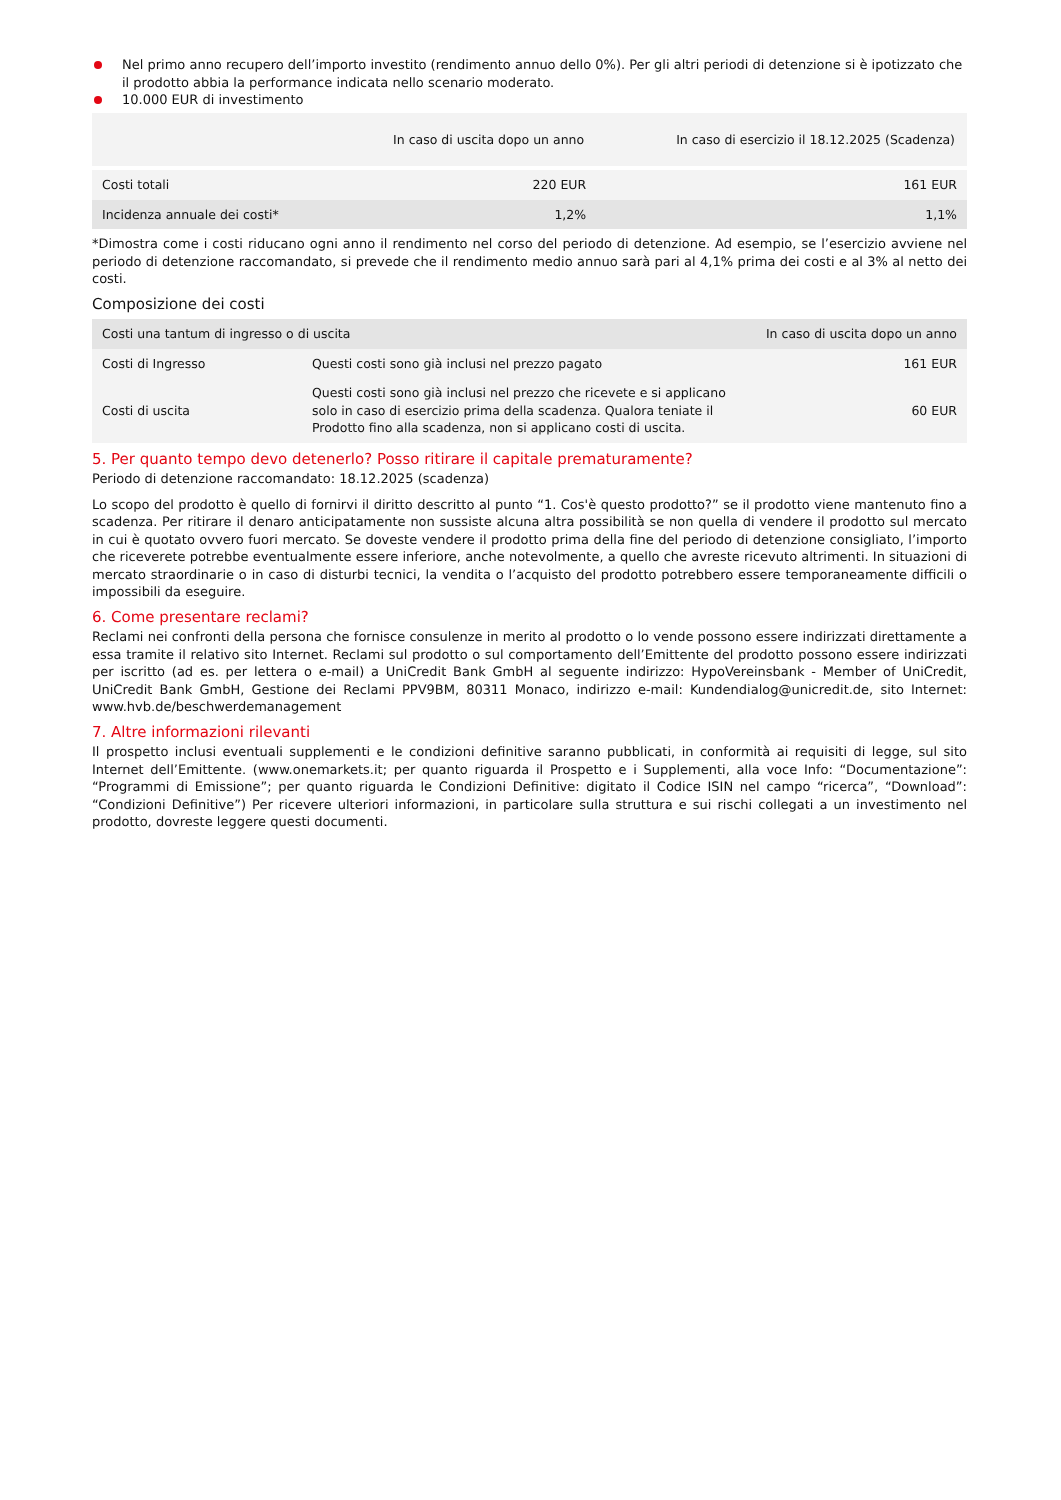Nel primo anno recupero dell’importo investito (rendimento annuo dello 0%). Per gli altri periodi di detenzione si è ipotizzato che il prodotto abbia la performance indicata nello scenario moderato.
10.000 EUR di investimento
| | In caso di uscita dopo un anno | In caso di esercizio il 18.12.2025 (Scadenza) |
| --- | --- | --- |
| Costi totali | 220 EUR | 161 EUR |
| Incidenza annuale dei costi* | 1,2% | 1,1% |
*Dimostra come i costi riducano ogni anno il rendimento nel corso del periodo di detenzione. Ad esempio, se l’esercizio avviene nel periodo di detenzione raccomandato, si prevede che il rendimento medio annuo sarà pari al 4,1% prima dei costi e al 3% al netto dei costi.
Composizione dei costi
| Costi una tantum di ingresso o di uscita | | In caso di uscita dopo un anno |
| --- | --- | --- |
| Costi di Ingresso | Questi costi sono già inclusi nel prezzo pagato | 161 EUR |
| Costi di uscita | Questi costi sono già inclusi nel prezzo che ricevete e si applicano solo in caso di esercizio prima della scadenza. Qualora teniate il Prodotto fino alla scadenza, non si applicano costi di uscita. | 60 EUR |
5. Per quanto tempo devo detenerlo? Posso ritirare il capitale prematuramente?
Periodo di detenzione raccomandato: 18.12.2025 (scadenza)
Lo scopo del prodotto è quello di fornirvi il diritto descritto al punto “1. Cos'è questo prodotto?” se il prodotto viene mantenuto fino a scadenza. Per ritirare il denaro anticipatamente non sussiste alcuna altra possibilità se non quella di vendere il prodotto sul mercato in cui è quotato ovvero fuori mercato. Se doveste vendere il prodotto prima della fine del periodo di detenzione consigliato, l’importo che riceverete potrebbe eventualmente essere inferiore, anche notevolmente, a quello che avreste ricevuto altrimenti. In situazioni di mercato straordinarie o in caso di disturbi tecnici, la vendita o l’acquisto del prodotto potrebbero essere temporaneamente difficili o impossibili da eseguire.
6. Come presentare reclami?
Reclami nei confronti della persona che fornisce consulenze in merito al prodotto o lo vende possono essere indirizzati direttamente a essa tramite il relativo sito Internet. Reclami sul prodotto o sul comportamento dell’Emittente del prodotto possono essere indirizzati per iscritto (ad es. per lettera o e-mail) a UniCredit Bank GmbH al seguente indirizzo: HypoVereinsbank - Member of UniCredit, UniCredit Bank GmbH, Gestione dei Reclami PPV9BM, 80311 Monaco, indirizzo e-mail: Kundendialog@unicredit.de, sito Internet: www.hvb.de/beschwerdemanagement
7. Altre informazioni rilevanti
Il prospetto inclusi eventuali supplementi e le condizioni definitive saranno pubblicati, in conformità ai requisiti di legge, sul sito Internet dell’Emittente. (www.onemarkets.it; per quanto riguarda il Prospetto e i Supplementi, alla voce Info: “Documentazione”: “Programmi di Emissione”; per quanto riguarda le Condizioni Definitive: digitato il Codice ISIN nel campo “ricerca”, “Download”: “Condizioni Definitive”) Per ricevere ulteriori informazioni, in particolare sulla struttura e sui rischi collegati a un investimento nel prodotto, dovreste leggere questi documenti.